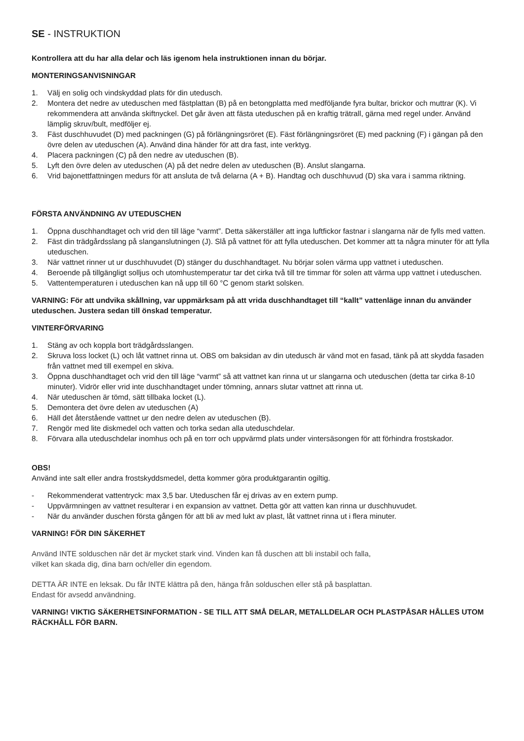SE - INSTRUKTION
Kontrollera att du har alla delar och läs igenom hela instruktionen innan du börjar.
MONTERINGSANVISNINGAR
1. Välj en solig och vindskyddad plats för din utedusch.
2. Montera det nedre av uteduschen med fästplattan (B) på en betongplatta med medföljande fyra bultar, brickor och muttrar (K). Vi rekommendera att använda skiftnyckel. Det går även att fästa uteduschen på en kraftig trätrall, gärna med regel under. Använd lämplig skruv/bult, medföljer ej.
3. Fäst duschhuvudet (D) med packningen (G) på förlängningsröret (E). Fäst förlängningsröret (E) med packning (F) i gängan på den övre delen av uteduschen (A). Använd dina händer för att dra fast, inte verktyg.
4. Placera packningen (C) på den nedre av uteduschen (B).
5. Lyft den övre delen av uteduschen (A) på det nedre delen av uteduschen (B). Anslut slangarna.
6. Vrid bajonettfattningen medurs för att ansluta de två delarna (A + B). Handtag och duschhuvud (D) ska vara i samma riktning.
FÖRSTA ANVÄNDNING AV UTEDUSCHEN
1. Öppna duschhandtaget och vrid den till läge “varmt”. Detta säkerställer att inga luftfickor fastnar i slangarna när de fylls med vatten.
2. Fäst din trädgårdsslang på slanganslutningen (J). Slå på vattnet för att fylla uteduschen. Det kommer att ta några minuter för att fylla uteduschen.
3. När vattnet rinner ut ur duschhuvudet (D) stänger du duschhandtaget. Nu börjar solen värma upp vattnet i uteduschen.
4. Beroende på tillgängligt solljus och utomhustemperatur tar det cirka två till tre timmar för solen att värma upp vattnet i uteduschen.
5. Vattentemperaturen i uteduschen kan nå upp till 60 °C genom starkt solsken.
VARNING: För att undvika skållning, var uppmärksam på att vrida duschhandtaget till “kallt” vattenläge innan du använder uteduschen. Justera sedan till önskad temperatur.
VINTERFÖRVARING
1. Stäng av och koppla bort trädgårdsslangen.
2. Skruva loss locket (L) och låt vattnet rinna ut. OBS om baksidan av din utedusch är vänd mot en fasad, tänk på att skydda fasaden från vattnet med till exempel en skiva.
3. Öppna duschhandtaget och vrid den till läge “varmt” så att vattnet kan rinna ut ur slangarna och uteduschen (detta tar cirka 8-10 minuter). Vidrör eller vrid inte duschhandtaget under tömning, annars slutar vattnet att rinna ut.
4. När uteduschen är tömd, sätt tillbaka locket (L).
5. Demontera det övre delen av uteduschen (A)
6. Häll det återstående vattnet ur den nedre delen av uteduschen (B).
7. Rengör med lite diskmedel och vatten och torka sedan alla uteduschdelar.
8. Förvara alla uteduschdelar inomhus och på en torr och uppvärmd plats under vintersäsongen för att förhindra frostskador.
OBS!
Använd inte salt eller andra frostskyddsmedel, detta kommer göra produktgarantin ogiltig.
- Rekommenderat vattentryck: max 3,5 bar. Uteduschen får ej drivas av en extern pump.
- Uppvärmningen av vattnet resulterar i en expansion av vattnet. Detta gör att vatten kan rinna ur duschhuvudet.
- När du använder duschen första gången för att bli av med lukt av plast, låt vattnet rinna ut i flera minuter.
VARNING! FÖR DIN SÄKERHET
Använd INTE solduschen när det är mycket stark vind. Vinden kan få duschen att bli instabil och falla,
vilket kan skada dig, dina barn och/eller din egendom.
DETTA ÄR INTE en leksak. Du får INTE klättra på den, hänga från solduschen eller stå på basplattan.
Endast för avsedd användning.
VARNING! VIKTIG SÄKERHETSINFORMATION - SE TILL ATT SMÅ DELAR, METALLDELAR OCH PLASTPÅSAR HÅLLES UTOM RÄCKHÅLL FÖR BARN.